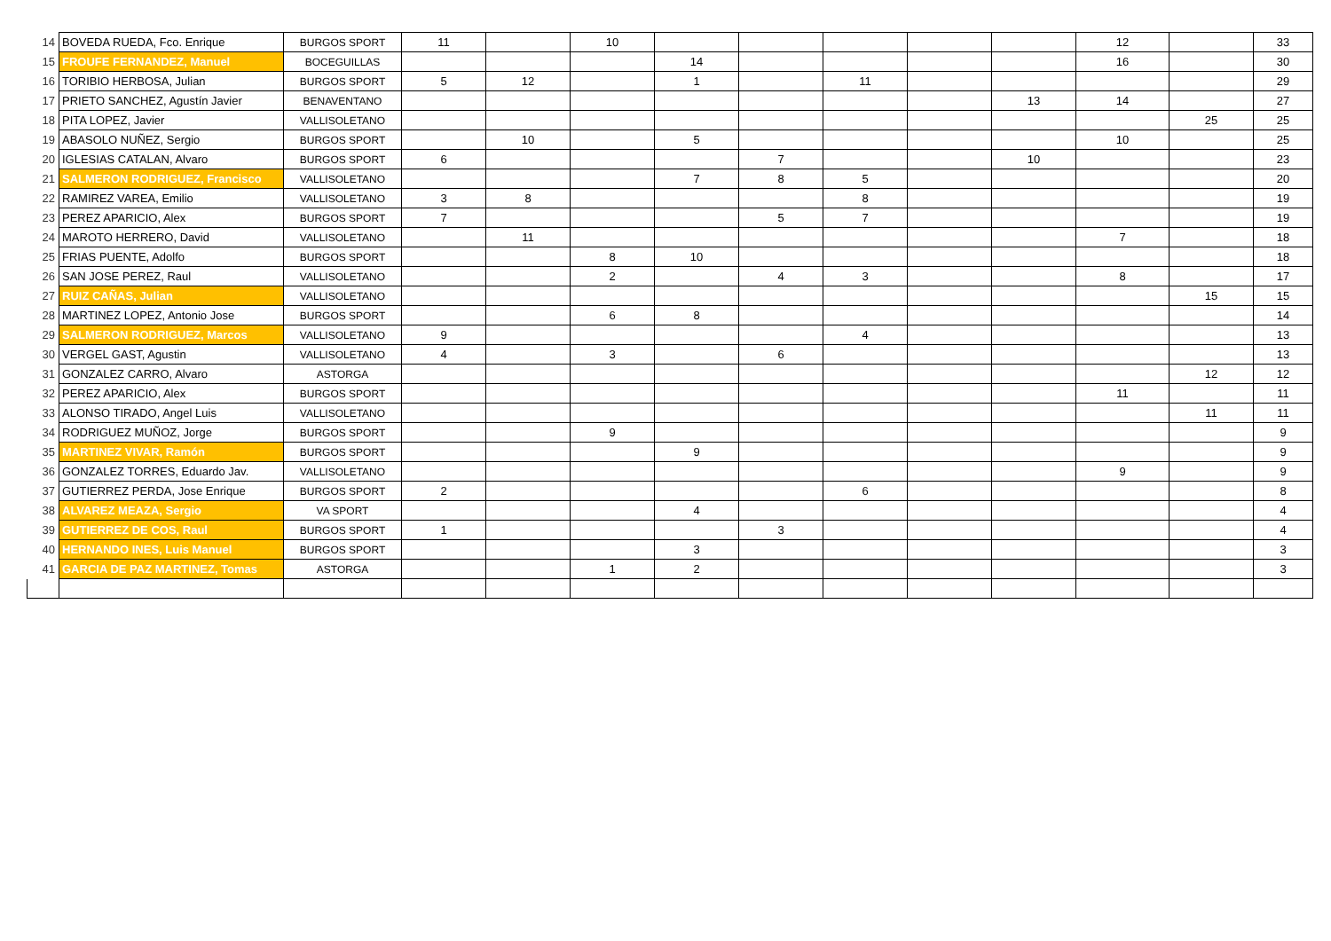| 14 | BOVEDA RUEDA, Fco. Enrique | BURGOS SPORT | 11 | | 10 | | | | | | 12 | | 33 |
| 15 | FROUFE FERNANDEZ, Manuel | BOCEGUILLAS | | | | 14 | | | | | 16 | | 30 |
| 16 | TORIBIO HERBOSA, Julian | BURGOS SPORT | 5 | 12 | | 1 | | 11 | | | | | 29 |
| 17 | PRIETO SANCHEZ, Agustín Javier | BENAVENTANO | | | | | | | | 13 | 14 | | 27 |
| 18 | PITA LOPEZ, Javier | VALLISOLETANO | | | | | | | | | | 25 | 25 |
| 19 | ABASOLO NUÑEZ, Sergio | BURGOS SPORT | | 10 | | 5 | | | | | 10 | | 25 |
| 20 | IGLESIAS CATALAN, Alvaro | BURGOS SPORT | 6 | | | | 7 | | | 10 | | | 23 |
| 21 | SALMERON RODRIGUEZ, Francisco | VALLISOLETANO | | | | 7 | 8 | 5 | | | | | 20 |
| 22 | RAMIREZ VAREA, Emilio | VALLISOLETANO | 3 | 8 | | | | 8 | | | | | 19 |
| 23 | PEREZ APARICIO, Alex | BURGOS SPORT | 7 | | | | 5 | 7 | | | | | 19 |
| 24 | MAROTO HERRERO, David | VALLISOLETANO | | 11 | | | | | | | 7 | | 18 |
| 25 | FRIAS PUENTE, Adolfo | BURGOS SPORT | | | 8 | 10 | | | | | | | 18 |
| 26 | SAN JOSE PEREZ, Raul | VALLISOLETANO | | | 2 | | 4 | 3 | | | 8 | | 17 |
| 27 | RUIZ CAÑAS, Julian | VALLISOLETANO | | | | | | | | | | 15 | 15 |
| 28 | MARTINEZ LOPEZ, Antonio Jose | BURGOS SPORT | | | 6 | 8 | | | | | | | 14 |
| 29 | SALMERON RODRIGUEZ, Marcos | VALLISOLETANO | 9 | | | | | 4 | | | | | 13 |
| 30 | VERGEL GAST, Agustin | VALLISOLETANO | 4 | | 3 | | 6 | | | | | | 13 |
| 31 | GONZALEZ CARRO, Alvaro | ASTORGA | | | | | | | | | | 12 | 12 |
| 32 | PEREZ APARICIO, Alex | BURGOS SPORT | | | | | | | | | 11 | | 11 |
| 33 | ALONSO TIRADO, Angel Luis | VALLISOLETANO | | | | | | | | | | 11 | 11 |
| 34 | RODRIGUEZ MUÑOZ, Jorge | BURGOS SPORT | | | 9 | | | | | | | | 9 |
| 35 | MARTINEZ VIVAR, Ramón | BURGOS SPORT | | | | 9 | | | | | | | 9 |
| 36 | GONZALEZ TORRES, Eduardo Jav. | VALLISOLETANO | | | | | | | | | 9 | | 9 |
| 37 | GUTIERREZ PERDA, Jose Enrique | BURGOS SPORT | 2 | | | | | 6 | | | | | 8 |
| 38 | ALVAREZ MEAZA, Sergio | VA SPORT | | | | 4 | | | | | | | 4 |
| 39 | GUTIERREZ DE COS, Raul | BURGOS SPORT | 1 | | | | 3 | | | | | | 4 |
| 40 | HERNANDO INES, Luis Manuel | BURGOS SPORT | | | | 3 | | | | | | | 3 |
| 41 | GARCIA DE PAZ MARTINEZ, Tomas | ASTORGA | | | 1 | 2 | | | | | | | 3 |